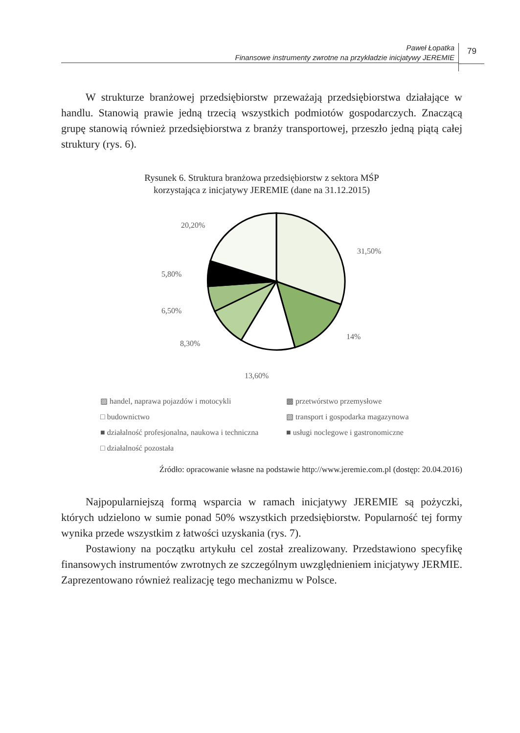Paweł Łopatka
Finansowe instrumenty zwrotne na przykładzie inicjatywy JEREMIE
79
W strukturze branżowej przedsiębiorstw przeważają przedsiębiorstwa działające w handlu. Stanowią prawie jedną trzecią wszystkich podmiotów gospodarczych. Znaczącą grupę stanowią również przedsiębiorstwa z branży transportowej, przeszło jedną piątą całej struktury (rys. 6).
Rysunek 6. Struktura branżowa przedsiębiorstw z sektora MŚP
korzystająca z inicjatywy JEREMIE (dane na 31.12.2015)
20,20%
31,50%
5,80%
6,50%
8,30%
14%
13,60%
▨ handel, naprawa pojazdów i motocykli ▩ przetwórstwo przemysłowe □ budownictwo ▧ transport i gospodarka magazynowa ■ działalność profesjonalna, naukowa i techniczna ■ usługi noclegowe i gastronomiczne □ działalność pozostała
Źródło: opracowanie własne na podstawie http://www.jeremie.com.pl (dostęp: 20.04.2016)
Najpopularniejszą formą wsparcia w ramach inicjatywy JEREMIE są pożyczki, których udzielono w sumie ponad 50% wszystkich przedsiębiorstw. Popularność tej formy wynika przede wszystkim z łatwości uzyskania (rys. 7).
Postawiony na początku artykułu cel został zrealizowany. Przedstawiono specyfikę finansowych instrumentów zwrotnych ze szczególnym uwzględnieniem inicjatywy JERMIE. Zaprezentowano również realizację tego mechanizmu w Polsce.